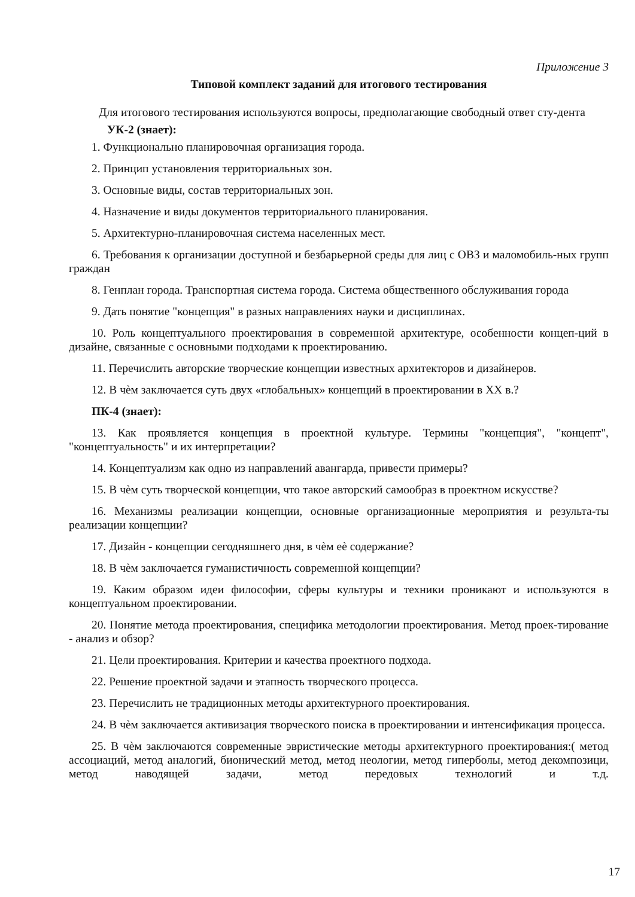Приложение 3
Типовой комплект заданий для итогового тестирования
Для итогового тестирования используются вопросы, предполагающие свободный ответ сту-дента
УК-2 (знает):
1. Функционально планировочная организация города.
2. Принцип установления территориальных зон.
3. Основные виды, состав территориальных зон.
4. Назначение и виды документов территориального планирования.
5. Архитектурно-планировочная система населенных мест.
6. Требования к организации доступной и безбарьерной среды для лиц с ОВЗ и маломобиль-ных групп граждан
8. Генплан города. Транспортная система города. Система общественного обслуживания города
9. Дать понятие "концепция" в разных направлениях науки и дисциплинах.
10. Роль концептуального проектирования в современной архитектуре, особенности концеп-ций в дизайне, связанные с основными подходами к проектированию.
11. Перечислить авторские творческие концепции известных архитекторов и дизайнеров.
12. В чѐм заключается суть двух «глобальных» концепций в проектировании в XX в.?
ПК-4 (знает):
13. Как проявляется концепция в проектной культуре. Термины "концепция", "концепт", "концептуальность" и их интерпретации?
14. Концептуализм как одно из направлений авангарда, привести примеры?
15. В чѐм суть творческой концепции, что такое авторский самообраз в проектном искусстве?
16. Механизмы реализации концепции, основные организационные мероприятия и результа-ты реализации концепции?
17. Дизайн - концепции сегодняшнего дня, в чѐм еѐ содержание?
18. В чѐм заключается гуманистичность современной концепции?
19. Каким образом идеи философии, сферы культуры и техники проникают и используются в концептуальном проектировании.
20. Понятие метода проектирования, специфика методологии проектирования. Метод проек-тирование - анализ и обзор?
21. Цели проектирования. Критерии и качества проектного подхода.
22. Решение проектной задачи и этапность творческого процесса.
23. Перечислить не традиционных методы архитектурного проектирования.
24. В чѐм заключается активизация творческого поиска в проектировании и интенсификация процесса.
25. В чѐм заключаются современные эвристические методы архитектурного проектирования:( метод ассоциаций, метод аналогий, бионический метод, метод неологии, метод гиперболы, метод декомпозици, метод наводящей задачи, метод передовых технологий и т.д.
17